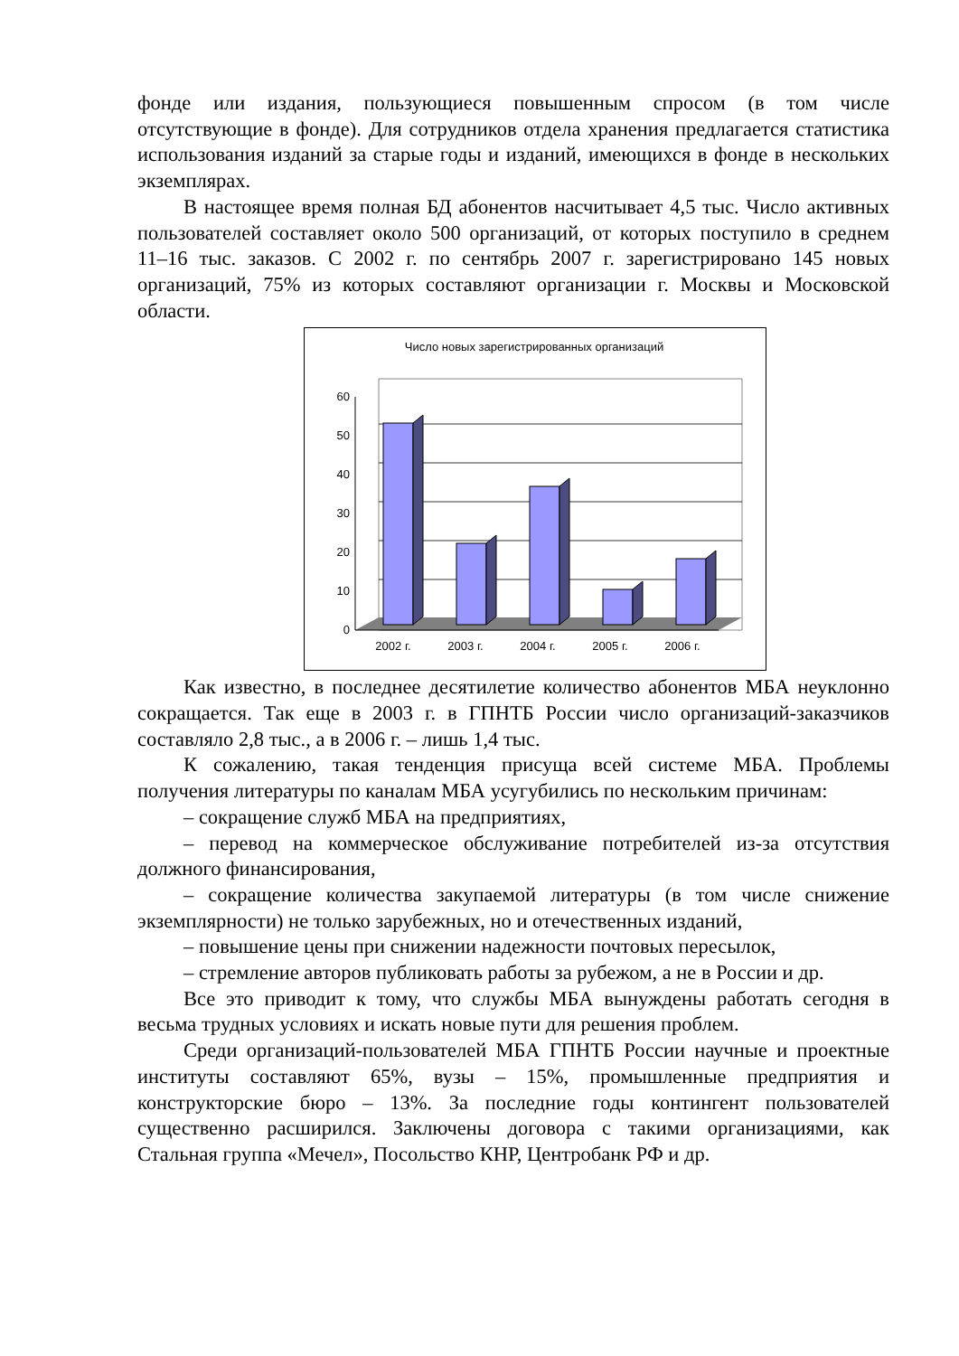фонде или издания, пользующиеся повышенным спросом (в том числе отсутствующие в фонде). Для сотрудников отдела хранения предлагается статистика использования изданий за старые годы и изданий, имеющихся в фонде в нескольких экземплярах.
В настоящее время полная БД абонентов насчитывает 4,5 тыс. Число активных пользователей составляет около 500 организаций, от которых поступило в среднем 11–16 тыс. заказов. С 2002 г. по сентябрь 2007 г. зарегистрировано 145 новых организаций, 75% из которых составляют организации г. Москвы и Московской области.
Число новых зарегистрированных организаций
0
10
20
30
40
50
60
2002 г.
2003 г.
2004 г.
2005 г.
2006 г.
Как известно, в последнее десятилетие количество абонентов МБА неуклонно сокращается. Так еще в 2003 г. в ГПНТБ России число организаций-заказчиков составляло 2,8 тыс., а в 2006 г. – лишь 1,4 тыс.
К сожалению, такая тенденция присуща всей системе МБА. Проблемы получения литературы по каналам МБА усугубились по нескольким причинам:
– сокращение служб МБА на предприятиях,
– перевод на коммерческое обслуживание потребителей из-за отсутствия должного финансирования,
– сокращение количества закупаемой литературы (в том числе снижение экземплярности) не только зарубежных, но и отечественных изданий,
– повышение цены при снижении надежности почтовых пересылок,
– стремление авторов публиковать работы за рубежом, а не в России и др.
Все это приводит к тому, что службы МБА вынуждены работать сегодня в весьма трудных условиях и искать новые пути для решения проблем.
Среди организаций-пользователей МБА ГПНТБ России научные и проектные институты составляют 65%, вузы – 15%, промышленные предприятия и конструкторские бюро – 13%. За последние годы контингент пользователей существенно расширился. Заключены договора с такими организациями, как Стальная группа «Мечел», Посольство КНР, Центробанк РФ и др.